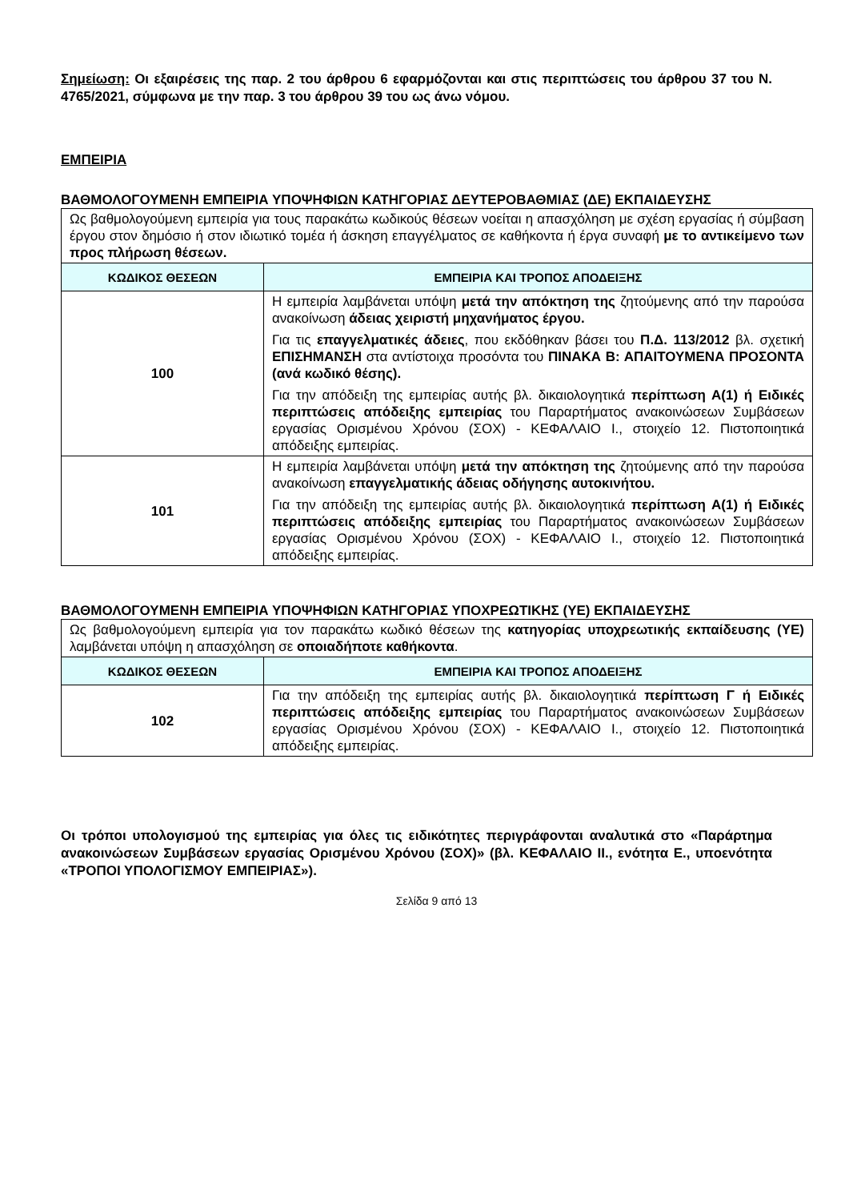Σημείωση: Οι εξαιρέσεις της παρ. 2 του άρθρου 6 εφαρμόζονται και στις περιπτώσεις του άρθρου 37 του Ν. 4765/2021, σύμφωνα με την παρ. 3 του άρθρου 39 του ως άνω νόμου.
ΕΜΠΕΙΡΙΑ
ΒΑΘΜΟΛΟΓΟΥΜΕΝΗ ΕΜΠΕΙΡΙΑ ΥΠΟΨΗΦΙΩΝ ΚΑΤΗΓΟΡΙΑΣ ΔΕΥΤΕΡΟΒΑΘΜΙΑΣ (ΔΕ) ΕΚΠΑΙΔΕΥΣΗΣ
| Ως βαθμολογούμενη εμπειρία για τους παρακάτω κωδικούς θέσεων νοείται η απασχόληση με σχέση εργασίας ή σύμβαση έργου στον δημόσιο ή στον ιδιωτικό τομέα ή άσκηση επαγγέλματος σε καθήκοντα ή έργα συναφή με το αντικείμενο των προς πλήρωση θέσεων. | |
| ΚΩΔΙΚΟΣ ΘΕΣΕΩΝ | ΕΜΠΕΙΡΙΑ ΚΑΙ ΤΡΟΠΟΣ ΑΠΟΔΕΙΞΗΣ |
| 100 | Η εμπειρία λαμβάνεται υπόψη μετά την απόκτηση της ζητούμενης από την παρούσα ανακοίνωση άδειας χειριστή μηχανήματος έργου. Για τις επαγγελματικές άδειες , που εκδόθηκαν βάσει του Π.Δ. 113/2012 βλ. σχετική ΕΠΙΣΗΜΑΝΣΗ στα αντίστοιχα προσόντα του ΠΙΝΑΚΑ Β: ΑΠΑΙΤΟΥΜΕΝΑ ΠΡΟΣΟΝΤΑ (ανά κωδικό θέσης). Για την απόδειξη της εμπειρίας αυτής βλ. δικαιολογητικά περίπτωση Α(1) ή Ειδικές περιπτώσεις απόδειξης εμπειρίας του Παραρτήματος ανακοινώσεων Συμβάσεων εργασίας Ορισμένου Χρόνου (ΣΟΧ) - ΚΕΦΑΛΑΙΟ Ι., στοιχείο 12. Πιστοποιητικά απόδειξης εμπειρίας. |
| 101 | Η εμπειρία λαμβάνεται υπόψη μετά την απόκτηση της ζητούμενης από την παρούσα ανακοίνωση επαγγελματικής άδειας οδήγησης αυτοκινήτου. Για την απόδειξη της εμπειρίας αυτής βλ. δικαιολογητικά περίπτωση Α(1) ή Ειδικές περιπτώσεις απόδειξης εμπειρίας του Παραρτήματος ανακοινώσεων Συμβάσεων εργασίας Ορισμένου Χρόνου (ΣΟΧ) - ΚΕΦΑΛΑΙΟ Ι., στοιχείο 12. Πιστοποιητικά απόδειξης εμπειρίας. |
ΒΑΘΜΟΛΟΓΟΥΜΕΝΗ ΕΜΠΕΙΡΙΑ ΥΠΟΨΗΦΙΩΝ ΚΑΤΗΓΟΡΙΑΣ ΥΠΟΧΡΕΩΤΙΚΗΣ (ΥΕ) ΕΚΠΑΙΔΕΥΣΗΣ
| Ως βαθμολογούμενη εμπειρία για τον παρακάτω κωδικό θέσεων της κατηγορίας υποχρεωτικής εκπαίδευσης (ΥΕ) λαμβάνεται υπόψη η απασχόληση σε οποιαδήποτε καθήκοντα . | |
| ΚΩΔΙΚΟΣ ΘΕΣΕΩΝ | ΕΜΠΕΙΡΙΑ ΚΑΙ ΤΡΟΠΟΣ ΑΠΟΔΕΙΞΗΣ |
| 102 | Για την απόδειξη της εμπειρίας αυτής βλ. δικαιολογητικά περίπτωση Γ ή Ειδικές περιπτώσεις απόδειξης εμπειρίας του Παραρτήματος ανακοινώσεων Συμβάσεων εργασίας Ορισμένου Χρόνου (ΣΟΧ) - ΚΕΦΑΛΑΙΟ Ι., στοιχείο 12. Πιστοποιητικά απόδειξης εμπειρίας. |
Οι τρόποι υπολογισμού της εμπειρίας για όλες τις ειδικότητες περιγράφονται αναλυτικά στο «Παράρτημα ανακοινώσεων Συμβάσεων εργασίας Ορισμένου Χρόνου (ΣΟΧ)» (βλ. ΚΕΦΑΛΑΙΟ ΙΙ., ενότητα Ε., υποενότητα «ΤΡΟΠΟΙ ΥΠΟΛΟΓΙΣΜΟΥ ΕΜΠΕΙΡΙΑΣ»).
Σελίδα 9 από 13